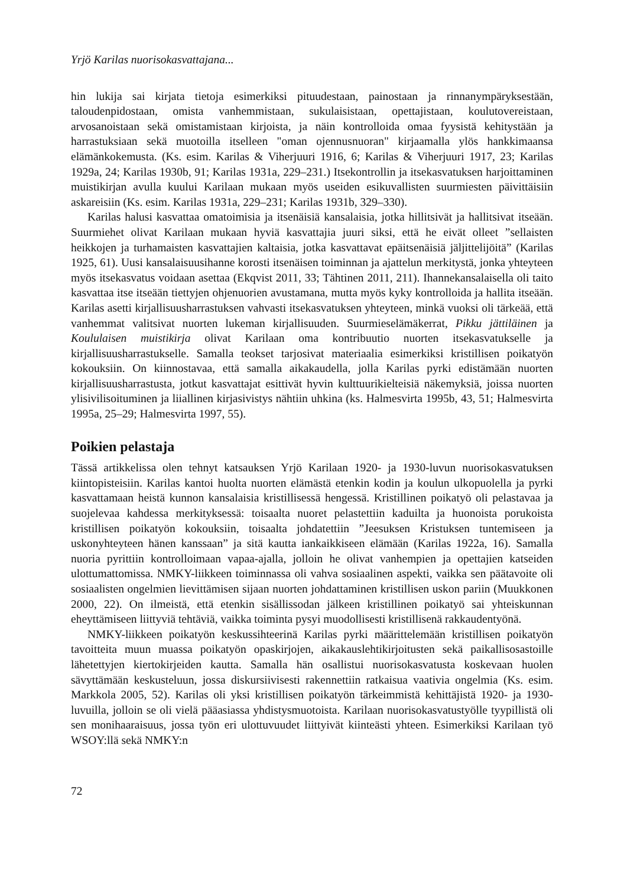Yrjö Karilas nuorisokasvattajana...
hin lukija sai kirjata tietoja esimerkiksi pituudestaan, painostaan ja rinnanympäryksestään, taloudenpidostaan, omista vanhemmistaan, sukulaisistaan, opettajistaan, koulutovereistaan, arvosanoistaan sekä omistamistaan kirjoista, ja näin kontrolloida omaa fyysistä kehitystään ja harrastuksiaan sekä muotoilla itselleen "oman ojennusnuoran" kirjaamalla ylös hankkimaansa elämänkokemusta. (Ks. esim. Karilas & Viherjuuri 1916, 6; Karilas & Viherjuuri 1917, 23; Karilas 1929a, 24; Karilas 1930b, 91; Karilas 1931a, 229–231.) Itsekontrollin ja itsekasvatuksen harjoittaminen muistikirjan avulla kuului Karilaan mukaan myös useiden esikuvallisten suurmiesten päivittäisiin askareisiin (Ks. esim. Karilas 1931a, 229–231; Karilas 1931b, 329–330).
Karilas halusi kasvattaa omatoimisia ja itsenäisiä kansalaisia, jotka hillitsivät ja hallitsivat itseään. Suurmiehet olivat Karilaan mukaan hyviä kasvattajia juuri siksi, että he eivät olleet ”sellaisten heikkojen ja turhamaisten kasvattajien kaltaisia, jotka kasvattavat epäitsenäisiä jäljittelijöitä” (Karilas 1925, 61). Uusi kansalaisuusihanne korosti itsenäisen toiminnan ja ajattelun merkitystä, jonka yhteyteen myös itsekasvatus voidaan asettaa (Ekqvist 2011, 33; Tähtinen 2011, 211). Ihannekansalaisella oli taito kasvattaa itse itseään tiettyjen ohjenuorien avustamana, mutta myös kyky kontrolloida ja hallita itseään. Karilas asetti kirjallisuusharrastuksen vahvasti itsekasvatuksen yhteyteen, minkä vuoksi oli tärkeää, että vanhemmat valitsivat nuorten lukeman kirjallisuuden. Suurmieselämäkerrat, Pikku jättiläinen ja Koululaisen muistikirja olivat Karilaan oma kontribuutio nuorten itsekasvatukselle ja kirjallisuusharrastukselle. Samalla teokset tarjosivat materiaalia esimerkiksi kristillisen poikatyön kokouksiin. On kiinnostavaa, että samalla aikakaudella, jolla Karilas pyrki edistämään nuorten kirjallisuusharrastusta, jotkut kasvattajat esittivät hyvin kulttuurikielteisiä näkemyksiä, joissa nuorten ylisivilisoituminen ja liiallinen kirjasivistys nähtiin uhkina (ks. Halmesvirta 1995b, 43, 51; Halmesvirta 1995a, 25–29; Halmesvirta 1997, 55).
Poikien pelastaja
Tässä artikkelissa olen tehnyt katsauksen Yrjö Karilaan 1920- ja 1930-luvun nuorisokasvatuksen kiintopisteisiin. Karilas kantoi huolta nuorten elämästä etenkin kodin ja koulun ulkopuolella ja pyrki kasvattamaan heistä kunnon kansalaisia kristillisessä hengessä. Kristillinen poikatyö oli pelastavaa ja suojelevaa kahdessa merkityksessä: toisaalta nuoret pelastettiin kaduilta ja huonoista porukoista kristillisen poikatyön kokouksiin, toisaalta johdatettiin ”Jeesuksen Kristuksen tuntemiseen ja uskonyhteyteen hänen kanssaan” ja sitä kautta iankaikkiseen elämään (Karilas 1922a, 16). Samalla nuoria pyrittiin kontrolloimaan vapaa-ajalla, jolloin he olivat vanhempien ja opettajien katseiden ulottumattomissa. NMKY-liikkeen toiminnassa oli vahva sosiaalinen aspekti, vaikka sen päätavoite oli sosiaalisten ongelmien lievittämisen sijaan nuorten johdattaminen kristillisen uskon pariin (Muukkonen 2000, 22). On ilmeistä, että etenkin sisällissodan jälkeen kristillinen poikatyö sai yhteiskunnan eheyttämiseen liittyviä tehtäviä, vaikka toiminta pysyi muodollisesti kristillisenä rakkaudentyönä.
NMKY-liikkeen poikatyön keskussihteerinä Karilas pyrki määrittelemään kristillisen poikatyön tavoitteita muun muassa poikatyön opaskirjojen, aikakauslehtikirjoitusten sekä paikallisosastoille lähetettyjen kiertokirjeiden kautta. Samalla hän osallistui nuorisokasvatusta koskevaan huolen sävyttämään keskusteluun, jossa diskursiivisesti rakennettiin ratkaisua vaativia ongelmia (Ks. esim. Markkola 2005, 52). Karilas oli yksi kristillisen poikatyön tärkeimmistä kehittäjistä 1920- ja 1930-luvuilla, jolloin se oli vielä pääasiassa yhdistysmuotoista. Karilaan nuorisokasvatustyölle tyypillistä oli sen monihaaraisuus, jossa työn eri ulottuvuudet liittyivät kiinteästi yhteen. Esimerkiksi Karilaan työ WSOY:llä sekä NMKY:n
72